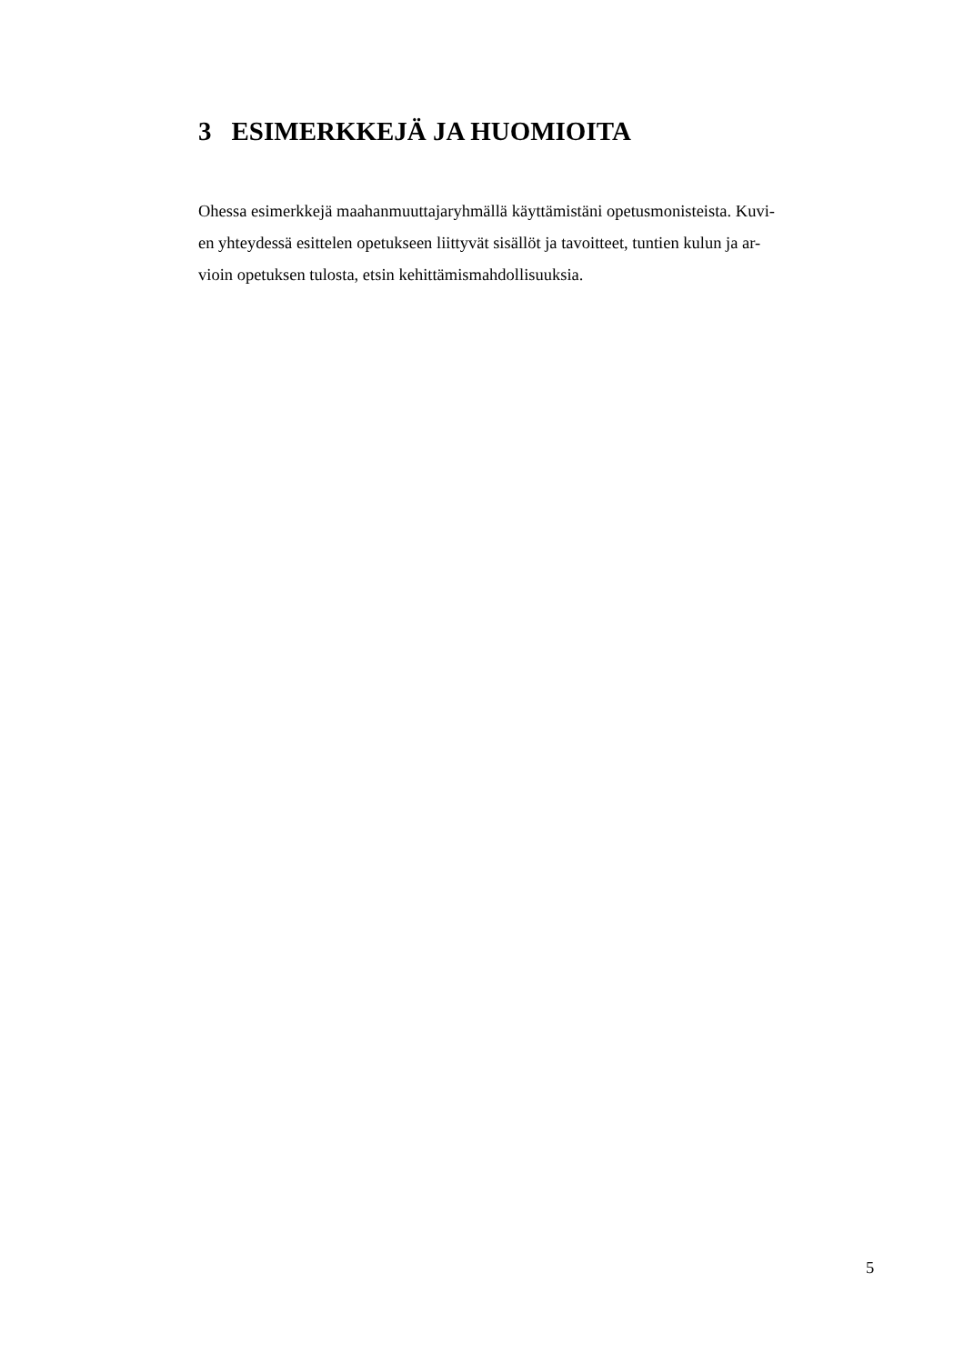3 ESIMERKKEJÄ JA HUOMIOITA
Ohessa esimerkkejä maahanmuuttajaryhmällä käyttämistäni opetusmonisteista. Kuvi-
en yhteydessä esittelen opetukseen liittyvät sisällöt ja tavoitteet, tuntien kulun ja ar-
vioin opetuksen tulosta, etsin kehittämismahdollisuuksia.
5